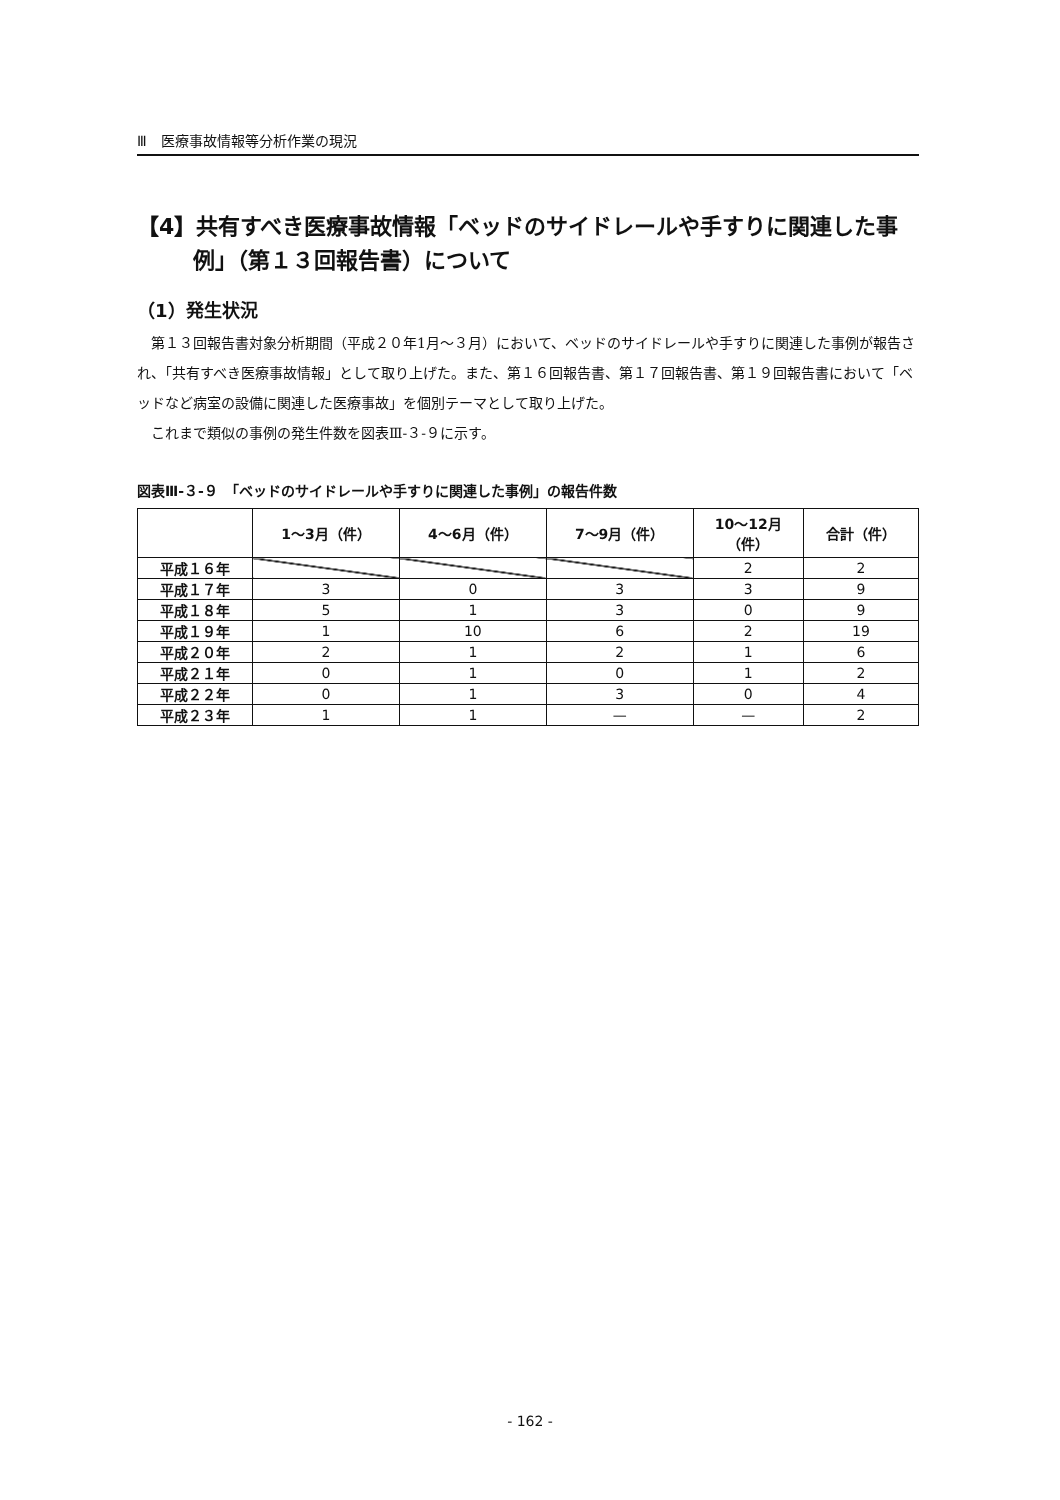Ⅲ　医療事故情報等分析作業の現況
【4】共有すべき医療事故情報「ベッドのサイドレールや手すりに関連した事例」（第１３回報告書）について
（1）発生状況
第１３回報告書対象分析期間（平成２０年1月～３月）において、ベッドのサイドレールや手すりに関連した事例が報告され、「共有すべき医療事故情報」として取り上げた。また、第１６回報告書、第１７回報告書、第１９回報告書において「ベッドなど病室の設備に関連した医療事故」を個別テーマとして取り上げた。
これまで類似の事例の発生件数を図表Ⅲ-３-９に示す。
図表Ⅲ-３-９　「ベッドのサイドレールや手すりに関連した事例」の報告件数
| | 1～3月（件） | 4～6月（件） | 7～9月（件） | 10～12月 （件） | 合計（件） |
| --- | --- | --- | --- | --- | --- |
| 平成１６年 | | | | 2 | 2 |
| 平成１７年 | 3 | 0 | 3 | 3 | 9 |
| 平成１８年 | 5 | 1 | 3 | 0 | 9 |
| 平成１９年 | 1 | 10 | 6 | 2 | 19 |
| 平成２０年 | 2 | 1 | 2 | 1 | 6 |
| 平成２１年 | 0 | 1 | 0 | 1 | 2 |
| 平成２２年 | 0 | 1 | 3 | 0 | 4 |
| 平成２３年 | 1 | 1 | — | — | 2 |
- 162 -